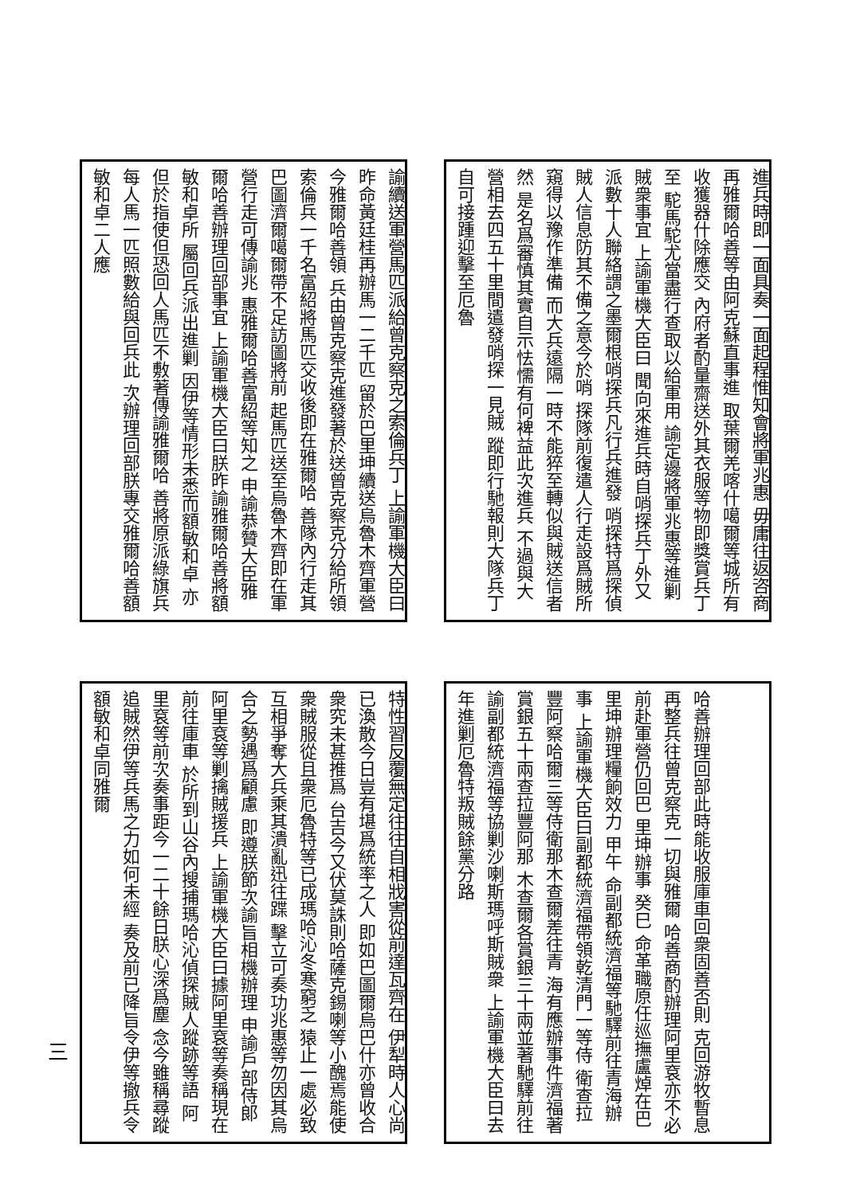諭續送軍營馬匹派給曾克察克之索倫兵丁 上諭軍機大臣曰昨命黃廷桂再辦馬一二千匹 留於巴里坤續送烏魯木齊軍營今雅爾哈善領 兵由曾克察克進發著於送曾克察克分給所領 索倫兵一千名富紹將馬匹交收後即在雅爾哈 善隊內行走其巴圖濟爾噶爾帶不足訪圖將前 起馬匹送至烏魯木齊即在軍營行走可傳諭兆 惠雅爾哈善富紹等知之 申諭恭贊大臣雅爾哈善辦理回部事宜 上諭軍機大臣曰朕昨諭雅爾哈善將額敏和卓所 屬回兵派出進剿 因伊等情形未悉而額敏和卓 亦但於指使但恐回人馬匹不敷著傳諭雅爾哈 善將原派綠旗兵每人馬一匹照數給與回兵此 次辦理回部朕專交雅爾哈善額敏和卓二人應
進兵時即一面具奏一面起程惟知會將軍兆惠 毋庸往返咨商再雅爾哈善等由阿克蘇直事進 取葉爾羌喀什噶爾等城所有收獲器什除應交 內府者酌量齋送外其衣服等物即獎賞兵丁至 駝馬駝尤當盡行查取以給軍用 諭定邊將軍兆惠等進剿賊衆事宜 上諭軍機大臣曰 聞向來進兵時自哨探兵丁外又 派數十人聯絡謂之墨爾根哨探兵凡行兵進發 哨探特爲探偵賊人信息防其不備之意今於哨 探隊前復遣人行走設爲賊所窺得以豫作準備 而大兵遠隔一時不能猝至轉似與賊送信者然 是名爲審慎其實自示怯懦有何裨益此次進兵 不過與大營相去四五十里間遣發哨探一見賊 蹤即行馳報則大隊兵丁自可接踵迎擊至厄魯
特性習反覆無定往往自相戕害從前達瓦齊在 伊犁時人心尚已渙散今日豈有堪爲統率之人 即如巴圖爾烏巴什亦曾收合衆究未甚推爲 台吉今又伏莫誅則哈薩克錫喇等小醜焉能使 衆賊服從且衆厄魯特等已成瑪哈沁冬寒窮乏 猿止一處必致互相爭奪大兵乘其潰亂迅往蹀 擊立可奏功兆惠等勿因其烏合之勢遇爲顧慮 即遵朕節次諭旨相機辦理 申諭戶部侍郎阿里袞等剿擒賊援兵 上諭軍機大臣曰據阿里袞等奏稱現在前往庫車 於所到山谷內搜捕瑪哈沁偵探賊人蹤跡等語 阿里袞等前次奏事距今一二十餘日朕心深爲塵 念今雖稱尋蹤追賊然伊等兵馬之力如何未經 奏及前已降旨令伊等撤兵令額敏和卓同雅爾
哈善辦理回部此時能收服庫車回衆固善否則 克回游牧暫息再整兵往曾克察克一切與雅爾 哈善商酌辦理阿里袞亦不必前赴軍營仍回巴 里坤辦事 癸巳 命革職原任巡撫盧焯在巴里坤辦理糧餉效力 甲午 命副都統濟福等馳驛前往青海辦事 上諭軍機大臣曰副都統濟福帶領乾清門一等侍 衛查拉豐阿察哈爾三等侍衛那木查爾差往青 海有應辦事件濟福著賞銀五十兩查拉豐阿那 木查爾各賞銀三十兩並著馳驛前往 諭副都統濟福等協剿沙喇斯瑪呼斯賊衆 上諭軍機大臣曰去年進剿厄魯特叛賊餘黨分路
三